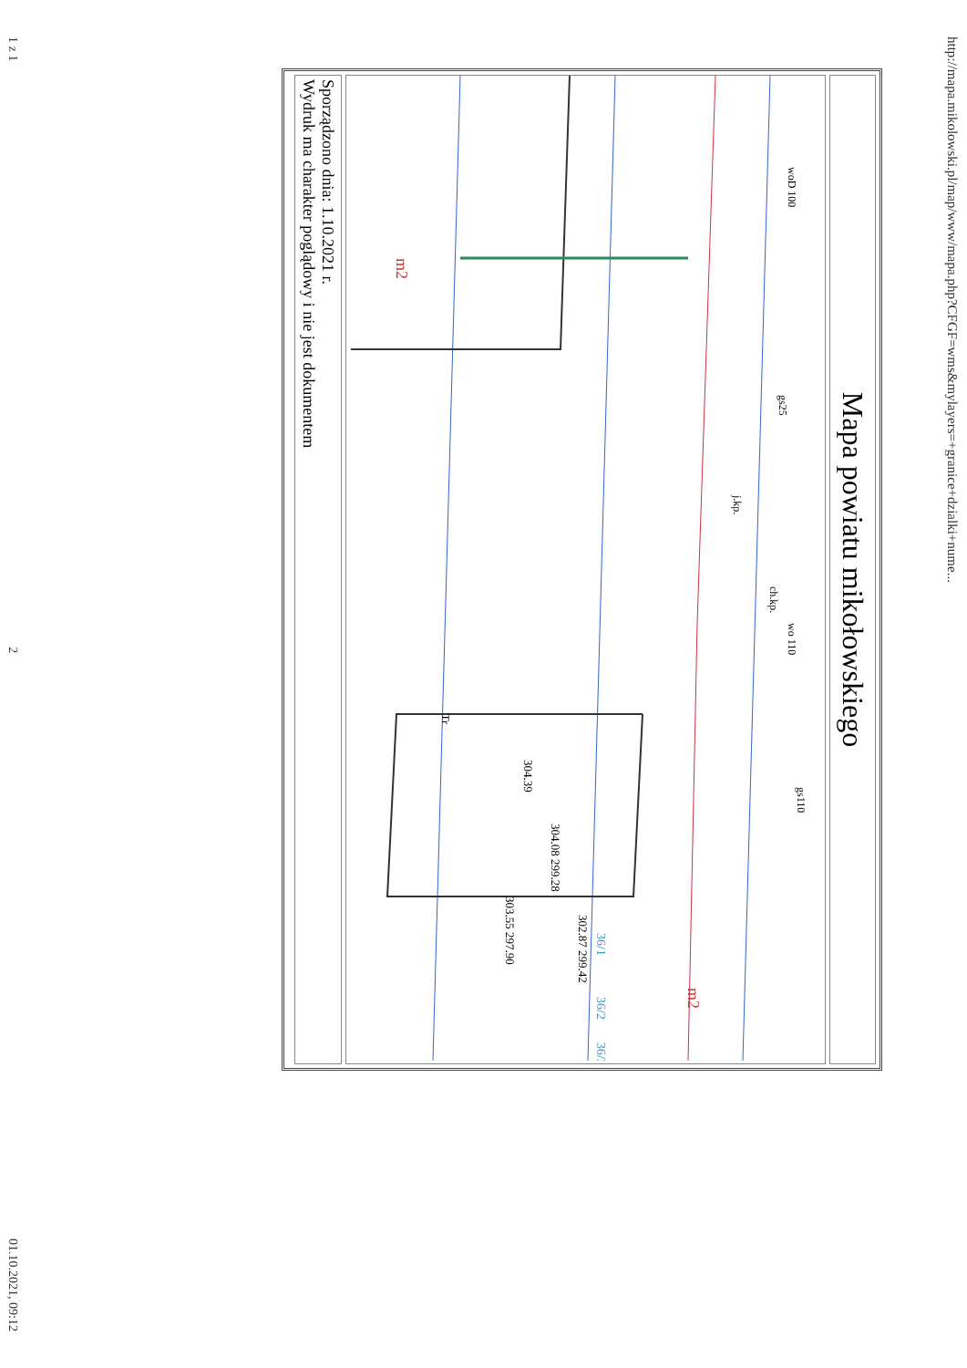http://mapa.mikolowski.pl/map/www/mapa.php?CFGF=wms&mylayers=+granice+dzialki+nume...
Mapa powiatu mikołowskiego
ch.kp.
j.kp.
304.39
304.08 299.28
303.55 297.90
302.87 299.42
wo 110
woD 100
m2
m2
36/1
36/2
36/3
Tr
gs25
gs110
Sporządzono dnia: 1.10.2021 r.
Wydruk ma charakter poglądowy i nie jest dokumentem
1 z 1 2 01.10.2021, 09:12